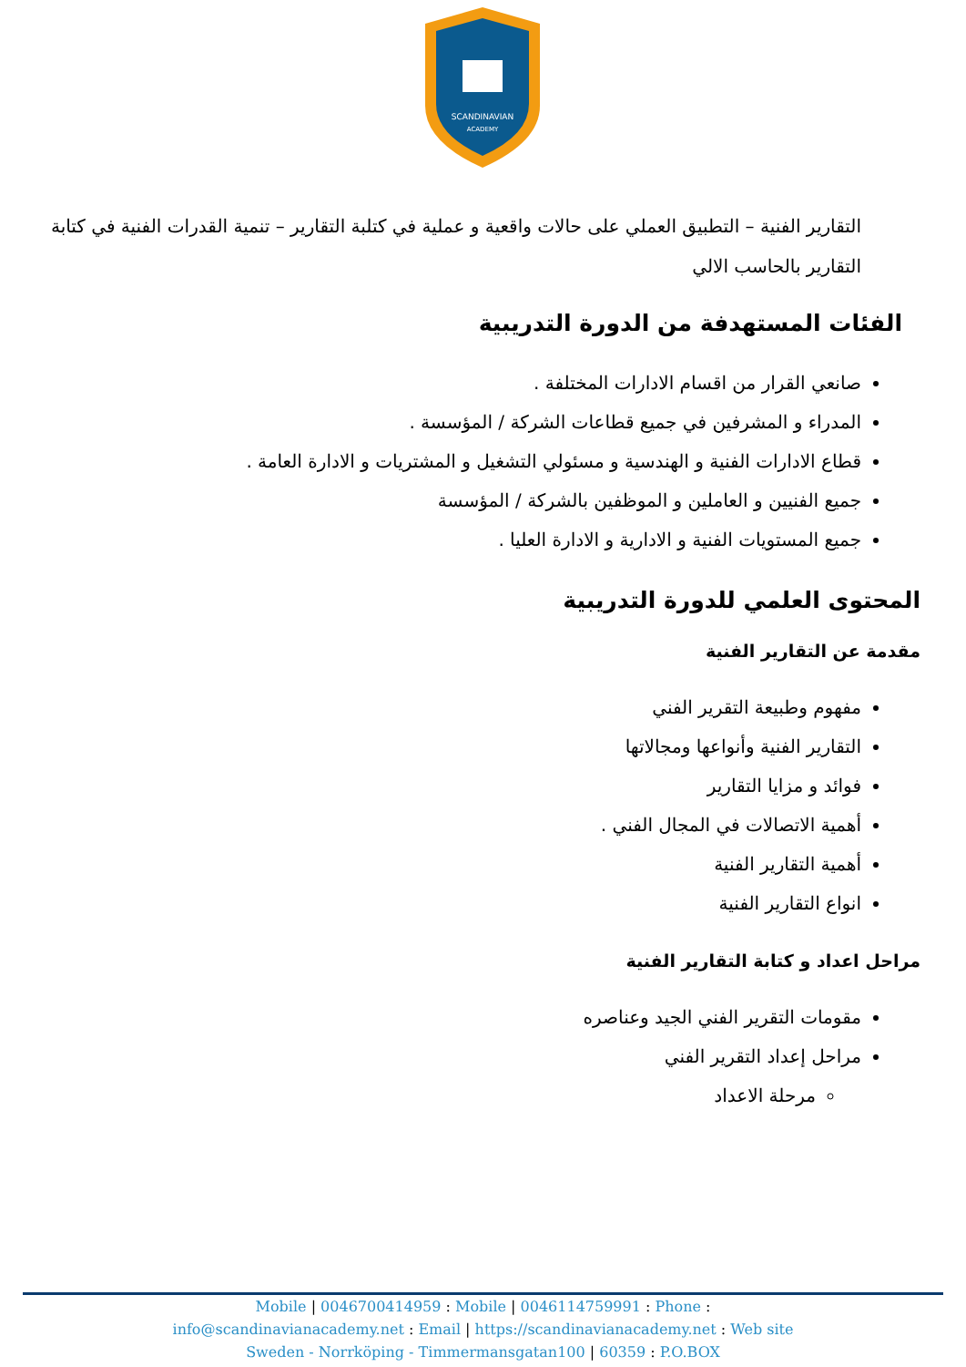SCANDINAVIAN
ACADEMY
التقارير الفنية – التطبيق العملي على حالات واقعية و عملية في كتلبة التقارير – تنمية القدرات الفنية في كتابة التقارير بالحاسب الالي
الفئات المستهدفة من الدورة التدريبية
صانعي القرار من اقسام الادارات المختلفة .
المدراء و المشرفين في جميع قطاعات الشركة / المؤسسة .
قطاع الادارات الفنية و الهندسية و مسئولي التشغيل و المشتريات و الادارة العامة .
جميع الفنيين و العاملين و الموظفين بالشركة / المؤسسة
جميع المستويات الفنية و الادارية و الادارة العليا .
المحتوى العلمي للدورة التدريبية
مقدمة عن التقارير الفنية
مفهوم وطبيعة التقرير الفني
التقارير الفنية وأنواعها ومجالاتها
فوائد و مزايا التقارير
أهمية الاتصالات في المجال الفني .
أهمية التقارير الفنية
انواع التقارير الفنية
مراحل اعداد و كتابة التقارير الفنية
مقومات التقرير الفني الجيد وعناصره
مراحل إعداد التقرير الفني
مرحلة الاعداد
Mobile | 0046700414959 : Mobile | 0046114759991 : Phone :
info@scandinavianacademy.net : Email | https://scandinavianacademy.net : Web site
Sweden - Norrköping - Timmermansgatan100 | 60359 : P.O.BOX